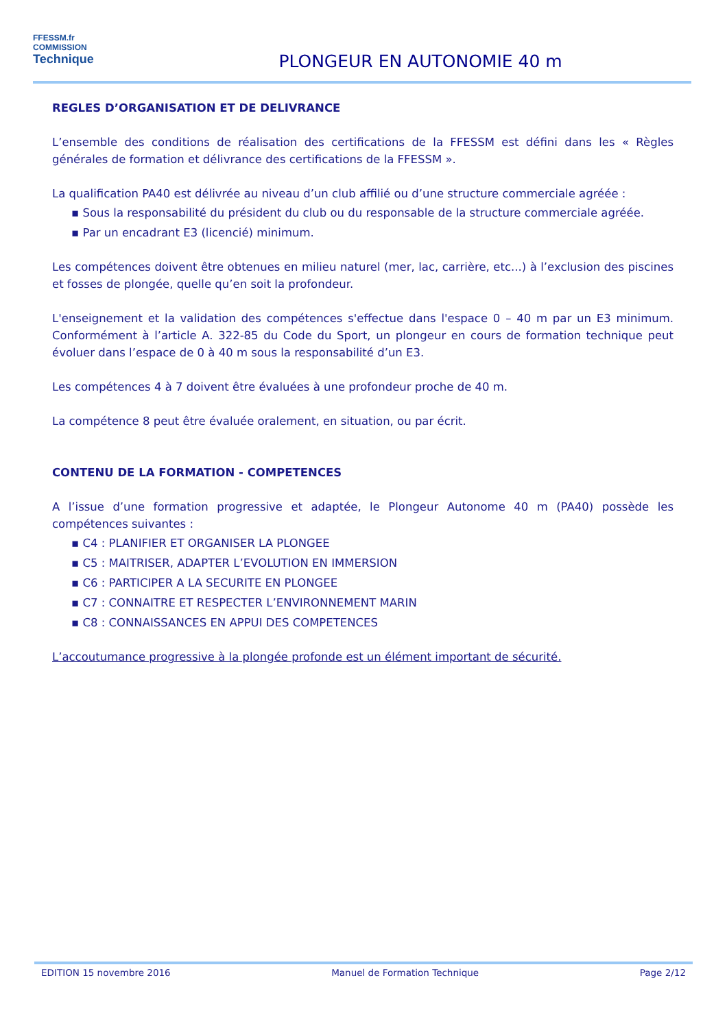FFESSM.fr
COMMISSION
Technique
PLONGEUR EN AUTONOMIE 40 m
REGLES D’ORGANISATION ET DE DELIVRANCE
L’ensemble des conditions de réalisation des certifications de la FFESSM est défini dans les « Règles générales de formation et délivrance des certifications de la FFESSM ».
La qualification PA40 est délivrée au niveau d’un club affilié ou d’une structure commerciale agréée :
▪ Sous la responsabilité du président du club ou du responsable de la structure commerciale agréée.
▪ Par un encadrant E3 (licencié) minimum.
Les compétences doivent être obtenues en milieu naturel (mer, lac, carrière, etc...) à l’exclusion des piscines et fosses de plongée, quelle qu’en soit la profondeur.
L'enseignement et la validation des compétences s'effectue dans l'espace 0 – 40 m par un E3 minimum. Conformément à l’article A. 322-85 du Code du Sport, un plongeur en cours de formation technique peut évoluer dans l’espace de 0 à 40 m sous la responsabilité d’un E3.
Les compétences 4 à 7 doivent être évaluées à une profondeur proche de 40 m.
La compétence 8 peut être évaluée oralement, en situation, ou par écrit.
CONTENU DE LA FORMATION - COMPETENCES
A l’issue d’une formation progressive et adaptée, le Plongeur Autonome 40 m (PA40) possède les compétences suivantes :
▪ C4 : PLANIFIER ET ORGANISER LA PLONGEE
▪ C5 : MAITRISER, ADAPTER L’EVOLUTION EN IMMERSION
▪ C6 : PARTICIPER A LA SECURITE EN PLONGEE
▪ C7 : CONNAITRE ET RESPECTER L’ENVIRONNEMENT MARIN
▪ C8 : CONNAISSANCES EN APPUI DES COMPETENCES
L’accoutumance progressive à la plongée profonde est un élément important de sécurité.
EDITION 15 novembre 2016 Manuel de Formation Technique Page 2/12